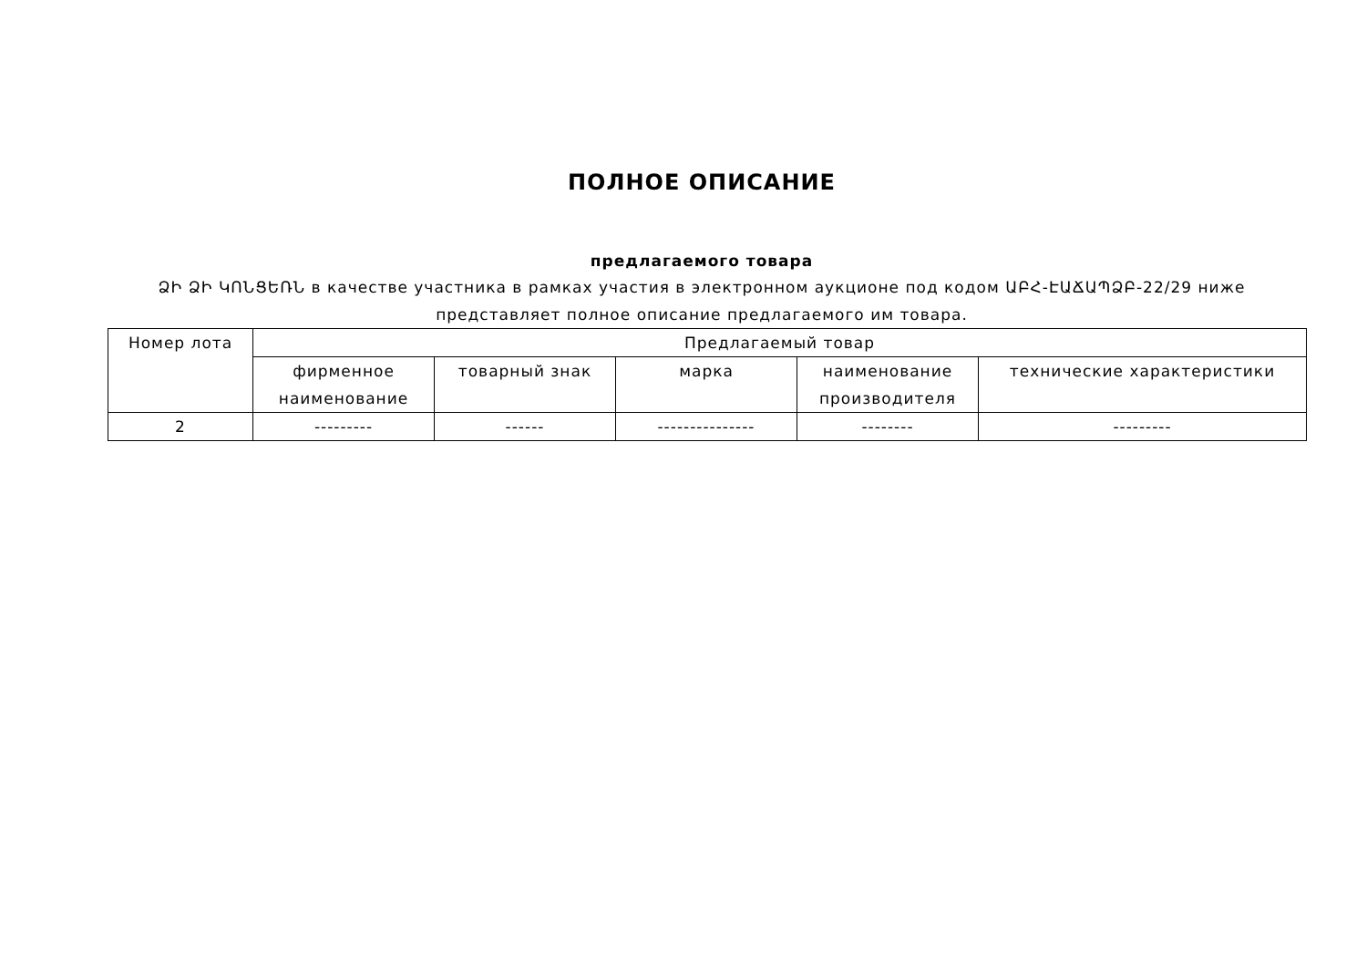ПОЛНОЕ ОПИСАНИЕ
предлагаемого товара
ՁԻ ՁԻ ԿՈՆՑԵՌՆ в качестве участника в рамках участия в электронном аукционе под кодом ԱԲՀ-ԷԱՃԱՊՁԲ-22/29 ниже представляет полное описание предлагаемого им товара.
| Номер лота | Предлагаемый товар | | | | |
| --- | --- | --- | --- | --- | --- |
| | фирменное наименование | товарный знак | марка | наименование производителя | технические характеристики |
| 2 | --------- | ------ | --------------- | -------- | --------- |